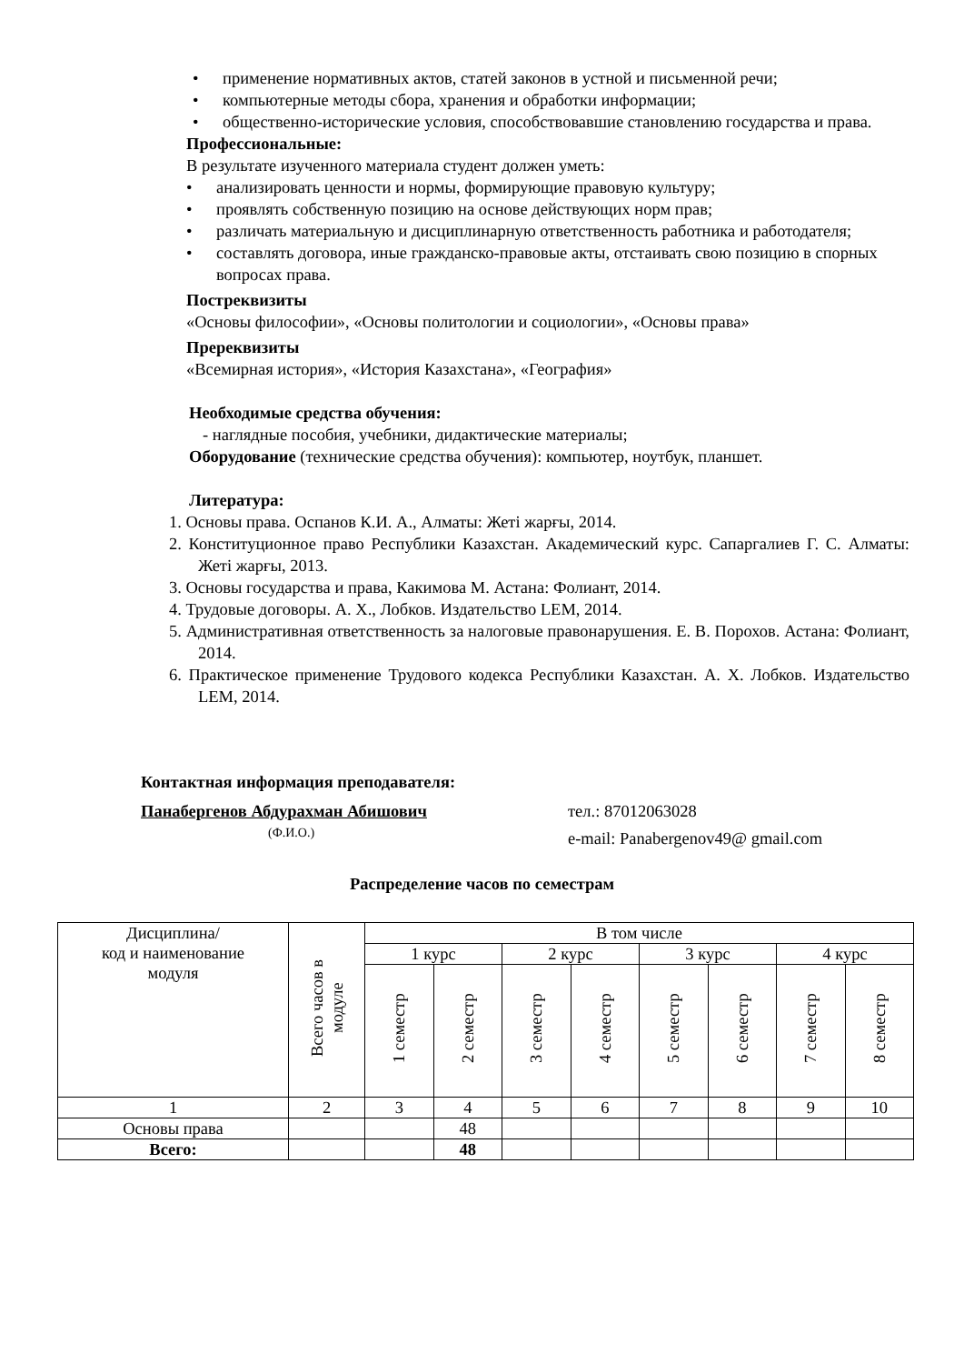• применение нормативных актов, статей законов в устной и письменной речи;
• компьютерные методы сбора, хранения и обработки информации;
• общественно-исторические условия, способствовавшие становлению государства и права.
Профессиональные:
В результате изученного материала студент должен уметь:
• анализировать ценности и нормы, формирующие правовую культуру;
• проявлять собственную позицию на основе действующих норм прав;
• различать материальную и дисциплинарную ответственность работника и работодателя;
• составлять договора, иные гражданско-правовые акты, отстаивать свою позицию в спорных вопросах права.
Постреквизиты
«Основы философии», «Основы политологии и социологии», «Основы права»
Пререквизиты
«Всемирная история», «История Казахстана», «География»
Необходимые средства обучения:
- наглядные пособия, учебники, дидактические материалы;
Оборудование (технические средства обучения): компьютер, ноутбук, планшет.
Литература:
1. Основы права. Оспанов К.И. А., Алматы: Жеті жарғы, 2014.
2. Конституционное право Республики Казахстан. Академический курс. Сапаргалиев Г. С. Алматы: Жеті жарғы, 2013.
3. Основы государства и права, Какимова М. Астана: Фолиант, 2014.
4. Трудовые договоры. А. Х., Лобков. Издательство LEM, 2014.
5. Административная ответственность за налоговые правонарушения. Е. В. Порохов. Астана: Фолиант, 2014.
6. Практическое применение Трудового кодекса Республики Казахстан. А. Х. Лобков. Издательство LEM, 2014.
Контактная информация преподавателя:
Панабергенов Абдурахман Абишович
(Ф.И.О.)
тел.: 87012063028
e-mail: Panabergenov49@ gmail.com
Распределение часов по семестрам
| Дисциплина/ код и наименование модуля | Всего часов в модуле | В том числе | | | | | | | |
| | | 1 курс | | 2 курс | | 3 курс | | 4 курс | |
| | | 1 семестр | 2 семестр | 3 семестр | 4 семестр | 5 семестр | 6 семестр | 7 семестр | 8 семестр |
| 1 | 2 | 3 | 4 | 5 | 6 | 7 | 8 | 9 | 10 |
| Основы права | | | 48 | | | | | | |
| Всего: | | | 48 | | | | | | |